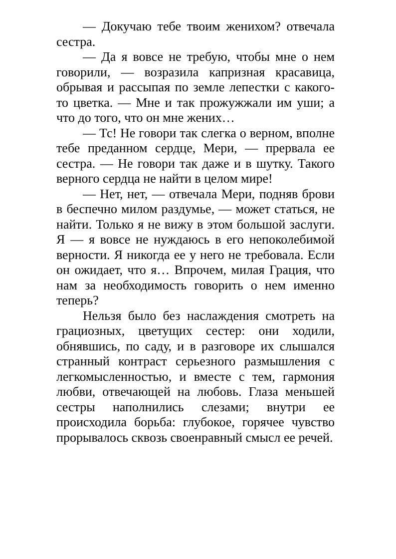— Докучаю тебе твоим женихом? отвечала сестра.
— Да я вовсе не требую, чтобы мне о нем говорили, — возразила капризная красавица, обрывая и рассыпая по земле лепестки с какого-то цветка. — Мне и так прожужжали им уши; а что до того, что он мне жених…
— Тс! Не говори так слегка о верном, вполне тебе преданном сердце, Мери, — прервала ее сестра. — Не говори так даже и в шутку. Такого верного сердца не найти в целом мире!
— Нет, нет, — отвечала Мери, подняв брови в беспечно милом раздумье, — может статься, не найти. Только я не вижу в этом большой заслуги. Я — я вовсе не нуждаюсь в его непоколебимой верности. Я никогда ее у него не требовала. Если он ожидает, что я… Впрочем, милая Грация, что нам за необходимость говорить о нем именно теперь?
Нельзя было без наслаждения смотреть на грациозных, цветущих сестер: они ходили, обнявшись, по саду, и в разговоре их слышался странный контраст серьезного размышления с легкомысленностью, и вместе с тем, гармония любви, отвечающей на любовь. Глаза меньшей сестры наполнились слезами; внутри ее происходила борьба: глубокое, горячее чувство прорывалось сквозь своенравный смысл ее речей.